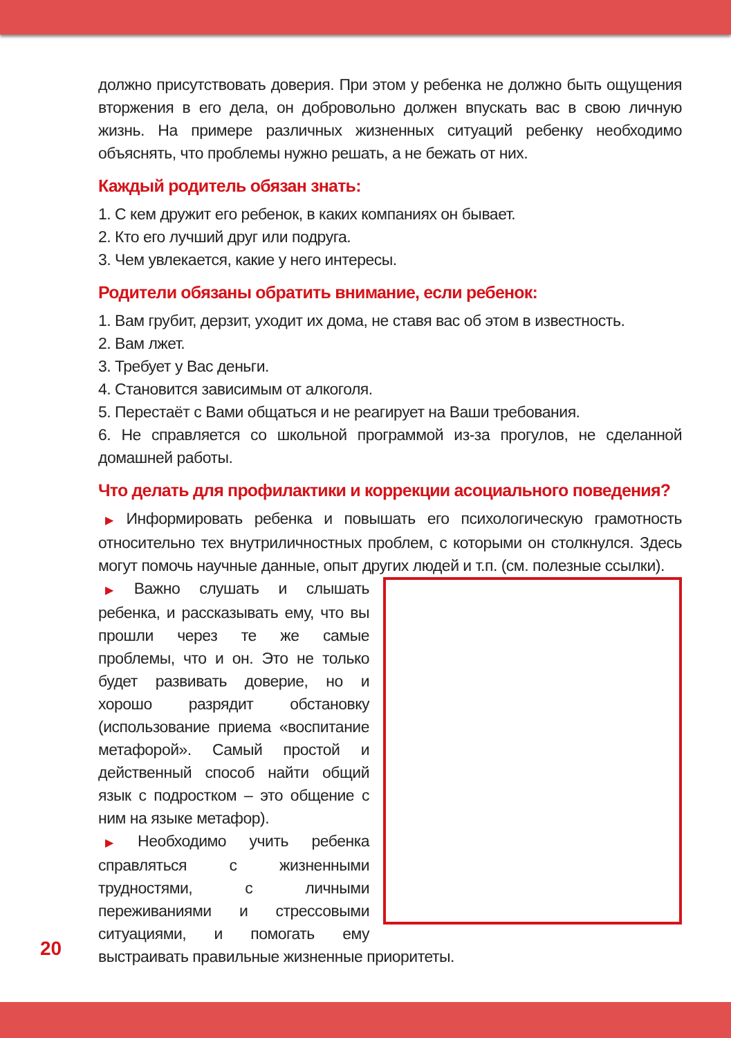должно присутствовать доверия. При этом у ребенка не должно быть ощущения вторжения в его дела, он добровольно должен впускать вас в свою личную жизнь. На примере различных жизненных ситуаций ребенку необходимо объяснять, что проблемы нужно решать, а не бежать от них.
Каждый родитель обязан знать:
1. С кем дружит его ребенок, в каких компаниях он бывает.
2. Кто его лучший друг или подруга.
3. Чем увлекается, какие у него интересы.
Родители обязаны обратить внимание, если ребенок:
1. Вам грубит, дерзит, уходит их дома, не ставя вас об этом в известность.
2. Вам лжет.
3. Требует у Вас деньги.
4. Становится зависимым от алкоголя.
5. Перестаёт с Вами общаться и не реагирует на Ваши требования.
6. Не справляется со школьной программой из-за прогулов, не сделанной домашней работы.
Что делать для профилактики и коррекции асоциального поведения?
▶ Информировать ребенка и повышать его психологическую грамотность относительно тех внутриличностных проблем, с которыми он столкнулся. Здесь могут помочь научные данные, опыт других людей и т.п. (см. полезные ссылки).
▶ Важно слушать и слышать ребенка, и рассказывать ему, что вы прошли через те же самые проблемы, что и он. Это не только будет развивать доверие, но и хорошо разрядит обстановку (использование приема «воспитание метафорой». Самый простой и действенный способ найти общий язык с подростком – это общение с ним на языке метафор).
▶ Необходимо учить ребенка справляться с жизненными трудностями, с личными переживаниями и стрессовыми ситуациями, и помогать ему выстраивать правильные жизненные приоритеты.
20